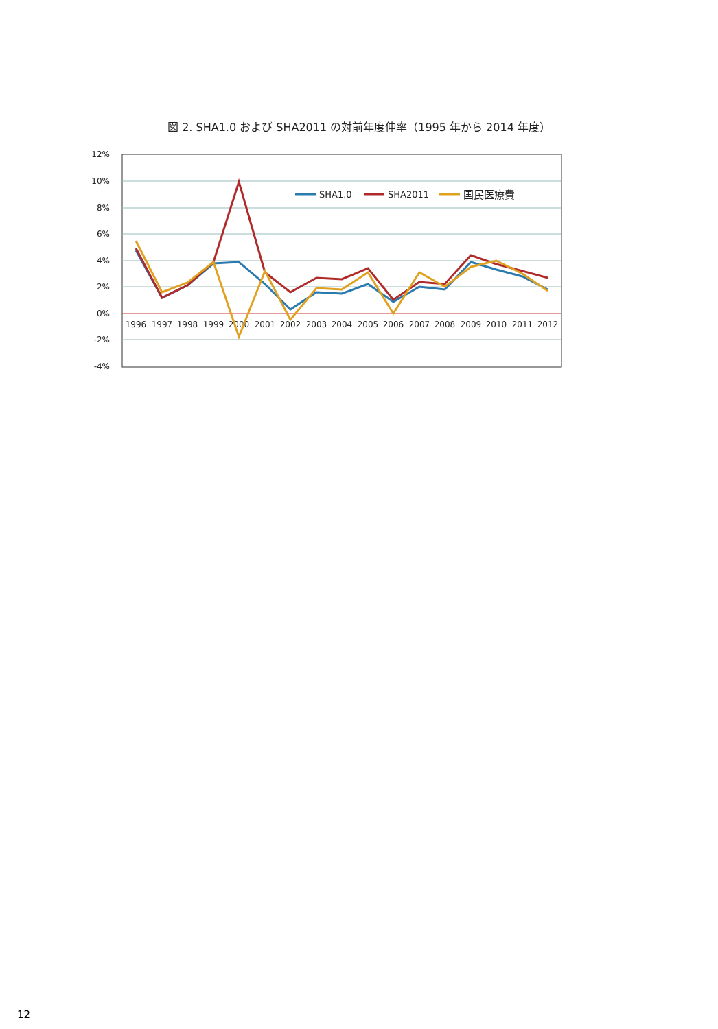図 2. SHA1.0 および SHA2011 の対前年度伸率（1995 年から 2014 年度）
12%
10%
8%
6%
4%
2%
0%
-2%
-4%
1996
1997
1998
1999
2000
2001
2002
2003
2004
2005
2006
2007
2008
2009
2010
2011
2012
SHA1.0
SHA2011
国民医療費
12